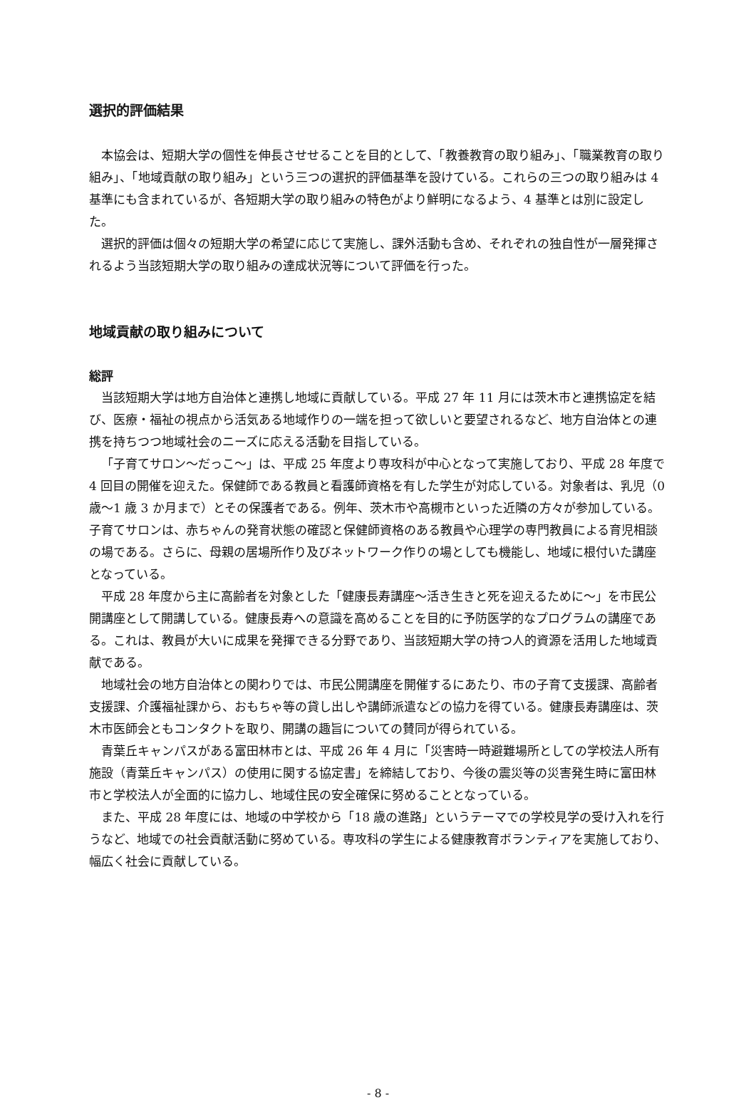選択的評価結果
本協会は、短期大学の個性を伸長させせることを目的として、「教養教育の取り組み」、「職業教育の取り組み」、「地域貢献の取り組み」という三つの選択的評価基準を設けている。これらの三つの取り組みは 4 基準にも含まれているが、各短期大学の取り組みの特色がより鮮明になるよう、4 基準とは別に設定した。
選択的評価は個々の短期大学の希望に応じて実施し、課外活動も含め、それぞれの独自性が一層発揮されるよう当該短期大学の取り組みの達成状況等について評価を行った。
地域貢献の取り組みについて
総評
当該短期大学は地方自治体と連携し地域に貢献している。平成 27 年 11 月には茨木市と連携協定を結び、医療・福祉の視点から活気ある地域作りの一端を担って欲しいと要望されるなど、地方自治体との連携を持ちつつ地域社会のニーズに応える活動を目指している。
「子育てサロン～だっこ～」は、平成 25 年度より専攻科が中心となって実施しており、平成 28 年度で 4 回目の開催を迎えた。保健師である教員と看護師資格を有した学生が対応している。対象者は、乳児（0 歳～1 歳 3 か月まで）とその保護者である。例年、茨木市や高槻市といった近隣の方々が参加している。子育てサロンは、赤ちゃんの発育状態の確認と保健師資格のある教員や心理学の専門教員による育児相談の場である。さらに、母親の居場所作り及びネットワーク作りの場としても機能し、地域に根付いた講座となっている。
平成 28 年度から主に高齢者を対象とした「健康長寿講座～活き生きと死を迎えるために～」を市民公開講座として開講している。健康長寿への意識を高めることを目的に予防医学的なプログラムの講座である。これは、教員が大いに成果を発揮できる分野であり、当該短期大学の持つ人的資源を活用した地域貢献である。
地域社会の地方自治体との関わりでは、市民公開講座を開催するにあたり、市の子育て支援課、高齢者支援課、介護福祉課から、おもちゃ等の貸し出しや講師派遣などの協力を得ている。健康長寿講座は、茨木市医師会ともコンタクトを取り、開講の趣旨についての賛同が得られている。
青葉丘キャンパスがある富田林市とは、平成 26 年 4 月に「災害時一時避難場所としての学校法人所有施設（青葉丘キャンパス）の使用に関する協定書」を締結しており、今後の震災等の災害発生時に富田林市と学校法人が全面的に協力し、地域住民の安全確保に努めることとなっている。
また、平成 28 年度には、地域の中学校から「18 歳の進路」というテーマでの学校見学の受け入れを行うなど、地域での社会貢献活動に努めている。専攻科の学生による健康教育ボランティアを実施しており、幅広く社会に貢献している。
- 8 -